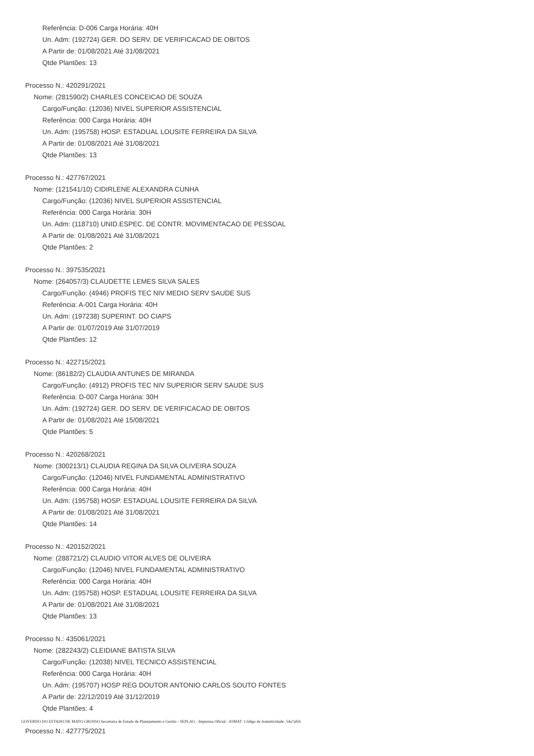Referência: D-006 Carga Horária: 40H
Un. Adm: (192724) GER. DO SERV. DE VERIFICACAO DE OBITOS
A Partir de: 01/08/2021 Até 31/08/2021
Qtde Plantões: 13
Processo N.: 420291/2021
Nome: (281590/2) CHARLES CONCEICAO DE SOUZA
Cargo/Função: (12036) NIVEL SUPERIOR ASSISTENCIAL
Referência: 000 Carga Horária: 40H
Un. Adm: (195758) HOSP. ESTADUAL LOUSITE FERREIRA DA SILVA
A Partir de: 01/08/2021 Até 31/08/2021
Qtde Plantões: 13
Processo N.: 427767/2021
Nome: (121541/10) CIDIRLENE ALEXANDRA CUNHA
Cargo/Função: (12036) NIVEL SUPERIOR ASSISTENCIAL
Referência: 000 Carga Horária: 30H
Un. Adm: (118710) UNID.ESPEC. DE CONTR. MOVIMENTACAO DE PESSOAL
A Partir de: 01/08/2021 Até 31/08/2021
Qtde Plantões: 2
Processo N.: 397535/2021
Nome: (264057/3) CLAUDETTE LEMES SILVA SALES
Cargo/Função: (4946) PROFIS TEC NIV MEDIO SERV SAUDE SUS
Referência: A-001 Carga Horária: 40H
Un. Adm: (197238) SUPERINT. DO CIAPS
A Partir de: 01/07/2019 Até 31/07/2019
Qtde Plantões: 12
Processo N.: 422715/2021
Nome: (86182/2) CLAUDIA ANTUNES DE MIRANDA
Cargo/Função: (4912) PROFIS TEC NIV SUPERIOR SERV SAUDE SUS
Referência: D-007 Carga Horária: 30H
Un. Adm: (192724) GER. DO SERV. DE VERIFICACAO DE OBITOS
A Partir de: 01/08/2021 Até 15/08/2021
Qtde Plantões: 5
Processo N.: 420268/2021
Nome: (300213/1) CLAUDIA REGINA DA SILVA OLIVEIRA SOUZA
Cargo/Função: (12046) NIVEL FUNDAMENTAL ADMINISTRATIVO
Referência: 000 Carga Horária: 40H
Un. Adm: (195758) HOSP. ESTADUAL LOUSITE FERREIRA DA SILVA
A Partir de: 01/08/2021 Até 31/08/2021
Qtde Plantões: 14
Processo N.: 420152/2021
Nome: (288721/2) CLAUDIO VITOR ALVES DE OLIVEIRA
Cargo/Função: (12046) NIVEL FUNDAMENTAL ADMINISTRATIVO
Referência: 000 Carga Horária: 40H
Un. Adm: (195758) HOSP. ESTADUAL LOUSITE FERREIRA DA SILVA
A Partir de: 01/08/2021 Até 31/08/2021
Qtde Plantões: 13
Processo N.: 435061/2021
Nome: (282243/2) CLEIDIANE BATISTA SILVA
Cargo/Função: (12038) NIVEL TECNICO ASSISTENCIAL
Referência: 000 Carga Horária: 40H
Un. Adm: (195707) HOSP REG DOUTOR ANTONIO CARLOS SOUTO FONTES
A Partir de: 22/12/2019 Até 31/12/2019
Qtde Plantões: 4
Processo N.: 427775/2021
GOVERNO DO ESTADO DE MATO GROSSO Secretaria de Estado de Planejamento e Gestão - SEPLAG - Imprensa Oficial - IOMAT Código de Autenticidade: 54a7afcb